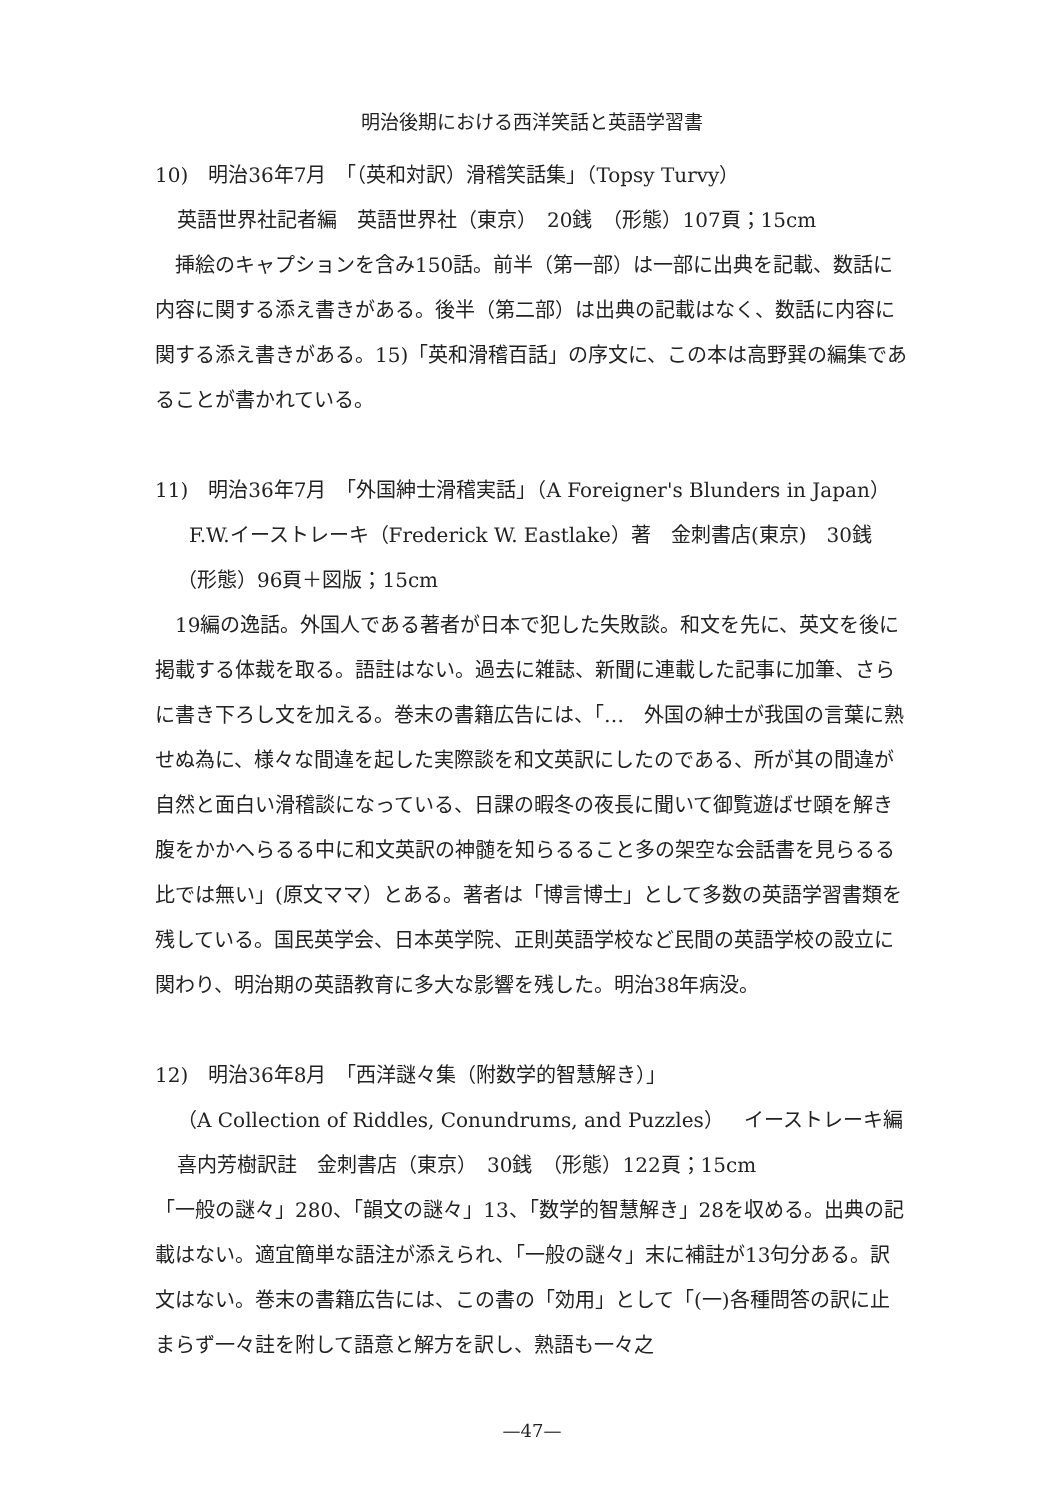明治後期における西洋笑話と英語学習書
10)　明治36年7月　「（英和対訳）滑稽笑話集」（Topsy Turvy）
英語世界社記者編　英語世界社（東京）　20銭　（形態）107頁；15cm
　挿絵のキャプションを含み150話。前半（第一部）は一部に出典を記載、数話に内容に関する添え書きがある。後半（第二部）は出典の記載はなく、数話に内容に関する添え書きがある。15)「英和滑稽百話」の序文に、この本は高野巽の編集であることが書かれている。
11)　明治36年7月　「外国紳士滑稽実話」（A Foreigner's Blunders in Japan）
F.W.イーストレーキ（Frederick W. Eastlake）著　金刺書店(東京)　30銭
（形態）96頁＋図版；15cm
　19編の逸話。外国人である著者が日本で犯した失敗談。和文を先に、英文を後に掲載する体裁を取る。語註はない。過去に雑誌、新聞に連載した記事に加筆、さらに書き下ろし文を加える。巻末の書籍広告には、「…　外国の紳士が我国の言葉に熟せぬ為に、様々な間違を起した実際談を和文英訳にしたのである、所が其の間違が自然と面白い滑稽談になっている、日課の暇冬の夜長に聞いて御覧遊ばせ頤を解き腹をかかへらるる中に和文英訳の神髄を知らるること多の架空な会話書を見らるる比では無い」(原文ママ）とある。著者は「博言博士」として多数の英語学習書類を残している。国民英学会、日本英学院、正則英語学校など民間の英語学校の設立に関わり、明治期の英語教育に多大な影響を残した。明治38年病没。
12)　明治36年8月　「西洋謎々集（附数学的智慧解き）」
（A Collection of Riddles, Conundrums, and Puzzles）　イーストレーキ編
喜内芳樹訳註　金刺書店（東京）　30銭　（形態）122頁；15cm
「一般の謎々」280、「韻文の謎々」13、「数学的智慧解き」28を収める。出典の記載はない。適宜簡単な語注が添えられ、「一般の謎々」末に補註が13句分ある。訳文はない。巻末の書籍広告には、この書の「効用」として「(一)各種問答の訳に止まらず一々註を附して語意と解方を訳し、熟語も一々之
—47—